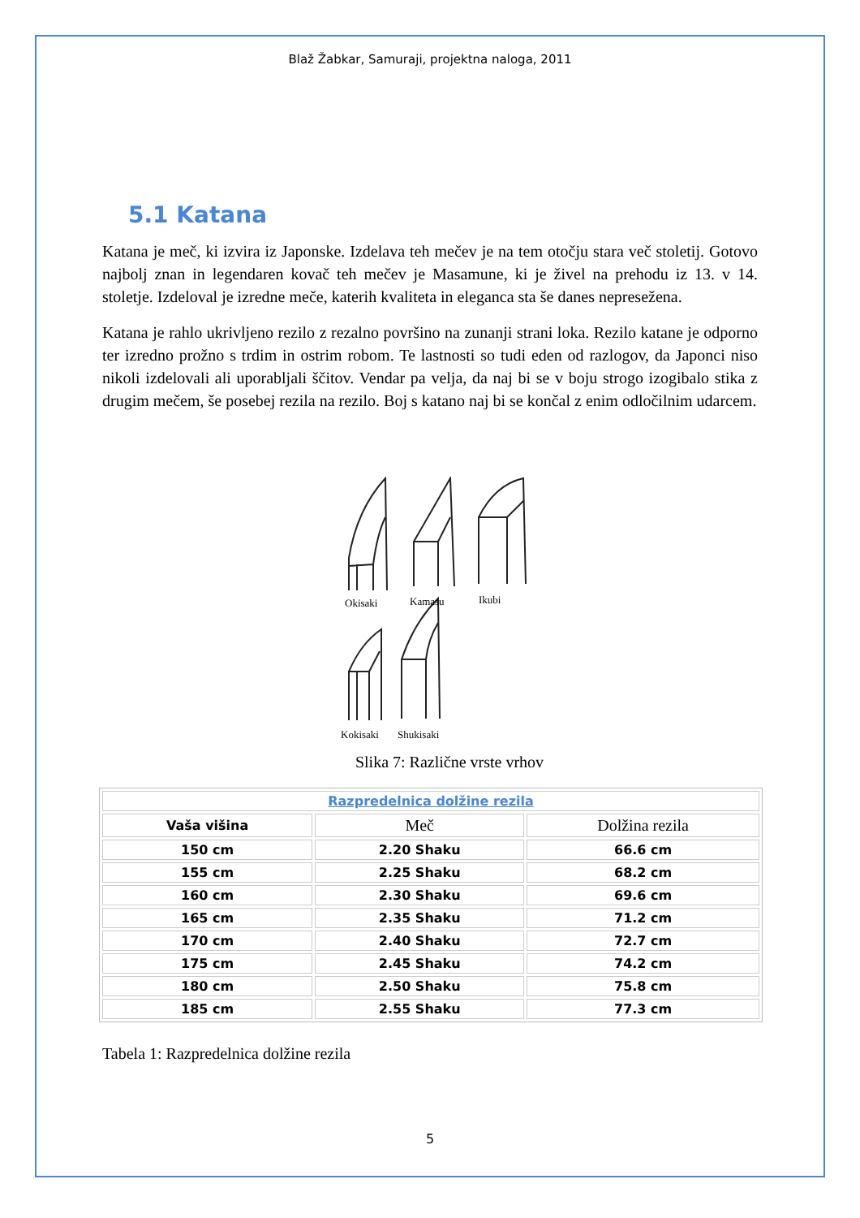Blaž Žabkar, Samuraji, projektna naloga, 2011
5.1 Katana
Katana je meč, ki izvira iz Japonske. Izdelava teh mečev je na tem otočju stara več stoletij. Gotovo najbolj znan in legendaren kovač teh mečev je Masamune, ki je živel na prehodu iz 13. v 14. stoletje. Izdeloval je izredne meče, katerih kvaliteta in eleganca sta še danes nepresežena.
Katana je rahlo ukrivljeno rezilo z rezalno površino na zunanji strani loka. Rezilo katane je odporno ter izredno prožno s trdim in ostrim robom. Te lastnosti so tudi eden od razlogov, da Japonci niso nikoli izdelovali ali uporabljali ščitov. Vendar pa velja, da naj bi se v boju strogo izogibalo stika z drugim mečem, še posebej rezila na rezilo. Boj s katano naj bi se končal z enim odločilnim udarcem.
Okisaki
Kamasu
Ikubi
Kokisaki
Shukisaki
Slika 7: Različne vrste vrhov
| Razpredelnica dolžine rezila | | |
| --- | --- | --- |
| Vaša višina | Meč | Dolžina rezila |
| 150 cm | 2.20 Shaku | 66.6 cm |
| 155 cm | 2.25 Shaku | 68.2 cm |
| 160 cm | 2.30 Shaku | 69.6 cm |
| 165 cm | 2.35 Shaku | 71.2 cm |
| 170 cm | 2.40 Shaku | 72.7 cm |
| 175 cm | 2.45 Shaku | 74.2 cm |
| 180 cm | 2.50 Shaku | 75.8 cm |
| 185 cm | 2.55 Shaku | 77.3 cm |
Tabela 1: Razpredelnica dolžine rezila
5